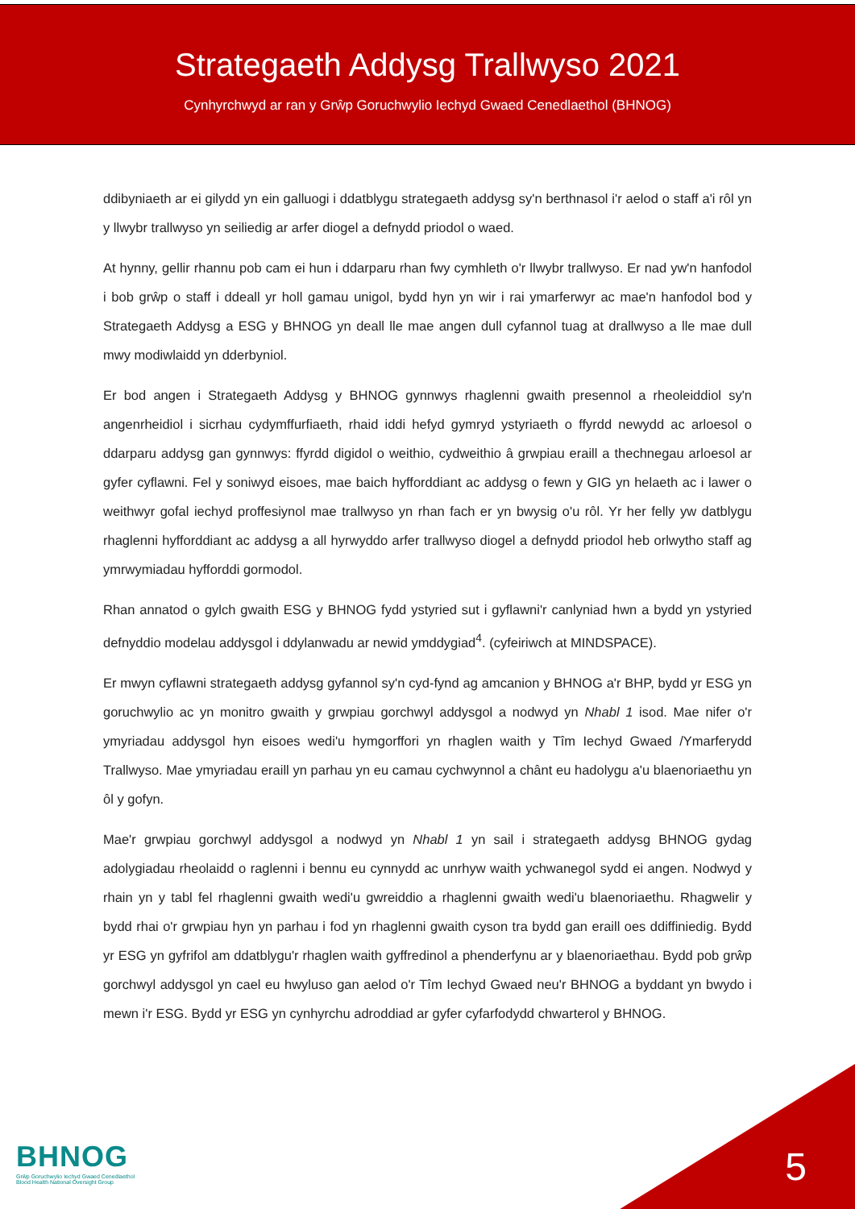Strategaeth Addysg Trallwyso 2021
Cynhyrchwyd ar ran y Grŵp Goruchwylio Iechyd Gwaed Cenedlaethol (BHNOG)
ddibyniaeth ar ei gilydd yn ein galluogi i ddatblygu strategaeth addysg sy'n berthnasol i'r aelod o staff a'i rôl yn y llwybr trallwyso yn seiliedig ar arfer diogel a defnydd priodol o waed.
At hynny, gellir rhannu pob cam ei hun i ddarparu rhan fwy cymhleth o'r llwybr trallwyso. Er nad yw'n hanfodol i bob grŵp o staff i ddeall yr holl gamau unigol, bydd hyn yn wir i rai ymarferwyr ac mae'n hanfodol bod y Strategaeth Addysg a ESG y BHNOG yn deall lle mae angen dull cyfannol tuag at drallwyso a lle mae dull mwy modiwlaidd yn dderbyniol.
Er bod angen i Strategaeth Addysg y BHNOG gynnwys rhaglenni gwaith presennol a rheoleiddiol sy'n angenrheidiol i sicrhau cydymffurfiaeth, rhaid iddi hefyd gymryd ystyriaeth o ffyrdd newydd ac arloesol o ddarparu addysg gan gynnwys: ffyrdd digidol o weithio, cydweithio â grwpiau eraill a thechnegau arloesol ar gyfer cyflawni. Fel y soniwyd eisoes, mae baich hyfforddiant ac addysg o fewn y GIG yn helaeth ac i lawer o weithwyr gofal iechyd proffesiynol mae trallwyso yn rhan fach er yn bwysig o'u rôl. Yr her felly yw datblygu rhaglenni hyfforddiant ac addysg a all hyrwyddo arfer trallwyso diogel a defnydd priodol heb orlwytho staff ag ymrwymiadau hyfforddi gormodol.
Rhan annatod o gylch gwaith ESG y BHNOG fydd ystyried sut i gyflawni'r canlyniad hwn a bydd yn ystyried defnyddio modelau addysgol i ddylanwadu ar newid ymddygiad<sup>4</sup>. (cyfeiriwch at MINDSPACE).
Er mwyn cyflawni strategaeth addysg gyfannol sy'n cyd-fynd ag amcanion y BHNOG a'r BHP, bydd yr ESG yn goruchwylio ac yn monitro gwaith y grwpiau gorchwyl addysgol a nodwyd yn Nhabl 1 isod. Mae nifer o'r ymyriadau addysgol hyn eisoes wedi'u hymgorffori yn rhaglen waith y Tîm Iechyd Gwaed /Ymarferydd Trallwyso. Mae ymyriadau eraill yn parhau yn eu camau cychwynnol a chânt eu hadolygu a'u blaenoriaethu yn ôl y gofyn.
Mae'r grwpiau gorchwyl addysgol a nodwyd yn Nhabl 1 yn sail i strategaeth addysg BHNOG gydag adolygiadau rheolaidd o raglenni i bennu eu cynnydd ac unrhyw waith ychwanegol sydd ei angen. Nodwyd y rhain yn y tabl fel rhaglenni gwaith wedi'u gwreiddio a rhaglenni gwaith wedi'u blaenoriaethu. Rhagwelir y bydd rhai o'r grwpiau hyn yn parhau i fod yn rhaglenni gwaith cyson tra bydd gan eraill oes ddiffiniedig. Bydd yr ESG yn gyfrifol am ddatblygu'r rhaglen waith gyffredinol a phenderfynu ar y blaenoriaethau. Bydd pob grŵp gorchwyl addysgol yn cael eu hwyluso gan aelod o'r Tîm Iechyd Gwaed neu'r BHNOG a byddant yn bwydo i mewn i'r ESG. Bydd yr ESG yn cynhyrchu adroddiad ar gyfer cyfarfodydd chwarterol y BHNOG.
BHNOG
Grŵp Goruchwylio Iechyd Gwaed Cenedlaethol
Blood Health National Oversight Group
5